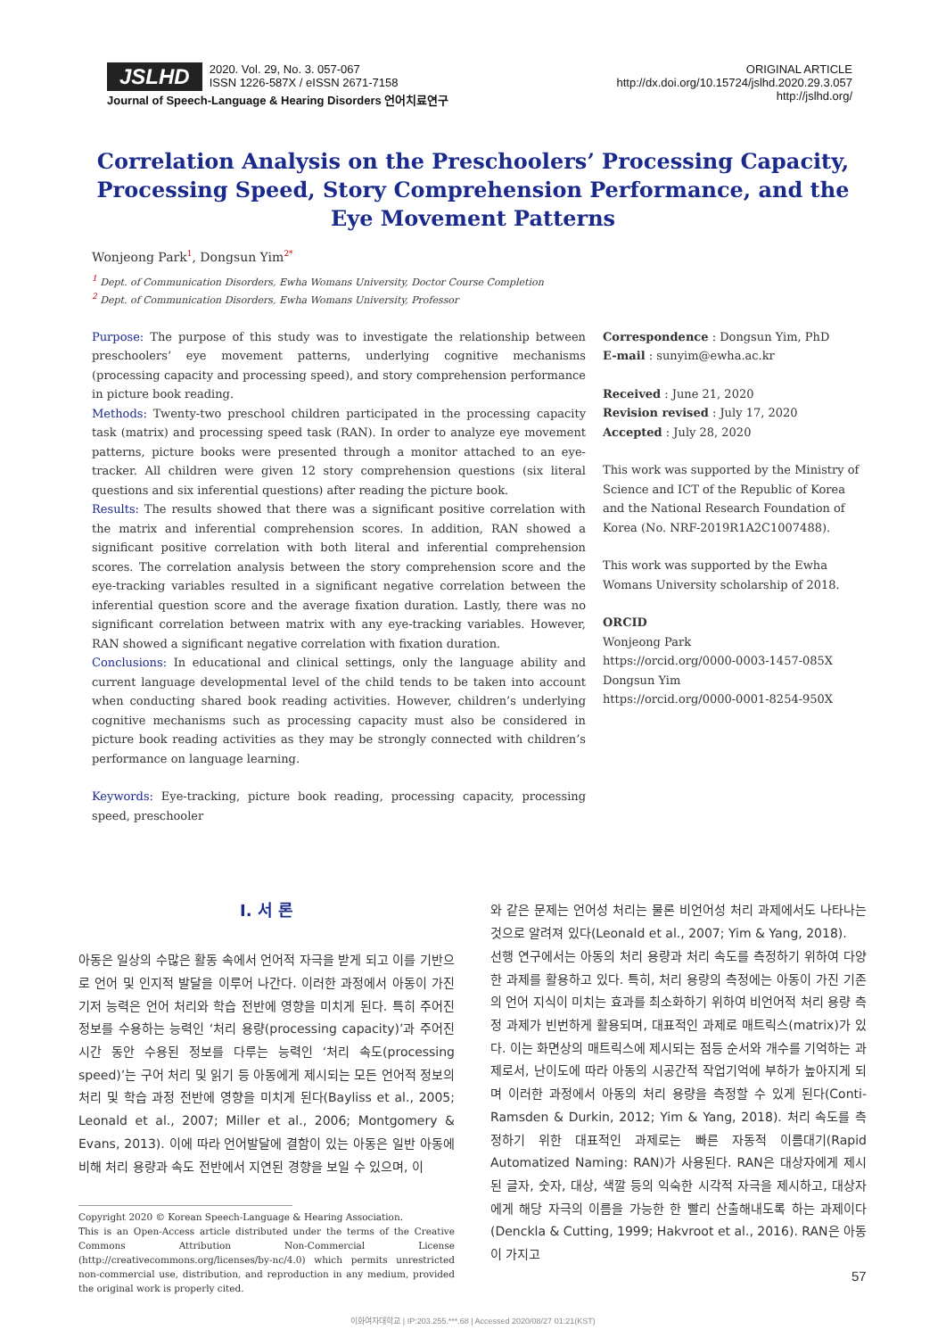JSLHD 2020. Vol. 29, No. 3. 057-067
ISSN 1226-587X / eISSN 2671-7158
Journal of Speech-Language & Hearing Disorders 언어치료연구
ORIGINAL ARTICLE
http://dx.doi.org/10.15724/jslhd.2020.29.3.057
http://jslhd.org/
Correlation Analysis on the Preschoolers’ Processing Capacity, Processing Speed, Story Comprehension Performance, and the Eye Movement Patterns
Wonjeong Park<sup>1</sup>, Dongsun Yim<sup>2*</sup>
<sup>1</sup> Dept. of Communication Disorders, Ewha Womans University, Doctor Course Completion
<sup>2</sup> Dept. of Communication Disorders, Ewha Womans University, Professor
Purpose: The purpose of this study was to investigate the relationship between preschoolers’ eye movement patterns, underlying cognitive mechanisms (processing capacity and processing speed), and story comprehension performance in picture book reading.
Methods: Twenty-two preschool children participated in the processing capacity task (matrix) and processing speed task (RAN). In order to analyze eye movement patterns, picture books were presented through a monitor attached to an eye-tracker. All children were given 12 story comprehension questions (six literal questions and six inferential questions) after reading the picture book.
Results: The results showed that there was a significant positive correlation with the matrix and inferential comprehension scores. In addition, RAN showed a significant positive correlation with both literal and inferential comprehension scores. The correlation analysis between the story comprehension score and the eye-tracking variables resulted in a significant negative correlation between the inferential question score and the average fixation duration. Lastly, there was no significant correlation between matrix with any eye-tracking variables. However, RAN showed a significant negative correlation with fixation duration.
Conclusions: In educational and clinical settings, only the language ability and current language developmental level of the child tends to be taken into account when conducting shared book reading activities. However, children’s underlying cognitive mechanisms such as processing capacity must also be considered in picture book reading activities as they may be strongly connected with children’s performance on language learning.
Keywords: Eye-tracking, picture book reading, processing capacity, processing speed, preschooler
Correspondence : Dongsun Yim, PhD
E-mail : sunyim@ewha.ac.kr
Received : June 21, 2020
Revision revised : July 17, 2020
Accepted : July 28, 2020
This work was supported by the Ministry of Science and ICT of the Republic of Korea and the National Research Foundation of Korea (No. NRF-2019R1A2C1007488).
This work was supported by the Ewha Womans University scholarship of 2018.
ORCID
Wonjeong Park
https://orcid.org/0000-0003-1457-085X
Dongsun Yim
https://orcid.org/0000-0001-8254-950X
Ⅰ. 서 론
아동은 일상의 수많은 활동 속에서 언어적 자극을 받게 되고 이를 기반으로 언어 및 인지적 발달을 이루어 나간다. 이러한 과정에서 아동이 가진 기저 능력은 언어 처리와 학습 전반에 영향을 미치게 된다. 특히 주어진 정보를 수용하는 능력인 ‘처리 용량(processing capacity)’과 주어진 시간 동안 수용된 정보를 다루는 능력인 ‘처리 속도(processing speed)’는 구어 처리 및 읽기 등 아동에게 제시되는 모든 언어적 정보의 처리 및 학습 과정 전반에 영향을 미치게 된다(Bayliss et al., 2005; Leonald et al., 2007; Miller et al., 2006; Montgomery & Evans, 2013). 이에 따라 언어발달에 결함이 있는 아동은 일반 아동에 비해 처리 용량과 속도 전반에서 지연된 경향을 보일 수 있으며, 이
Copyright 2020 © Korean Speech-Language & Hearing Association.
This is an Open-Access article distributed under the terms of the Creative Commons Attribution Non-Commercial License (http://creativecommons.org/licenses/by-nc/4.0) which permits unrestricted non-commercial use, distribution, and reproduction in any medium, provided the original work is properly cited.
와 같은 문제는 언어성 처리는 물론 비언어성 처리 과제에서도 나타나는 것으로 알려져 있다(Leonald et al., 2007; Yim & Yang, 2018).
선행 연구에서는 아동의 처리 용량과 처리 속도를 측정하기 위하여 다양한 과제를 활용하고 있다. 특히, 처리 용량의 측정에는 아동이 가진 기존의 언어 지식이 미치는 효과를 최소화하기 위하여 비언어적 처리 용량 측정 과제가 빈번하게 활용되며, 대표적인 과제로 매트릭스(matrix)가 있다. 이는 화면상의 매트릭스에 제시되는 점등 순서와 개수를 기억하는 과제로서, 난이도에 따라 아동의 시공간적 작업기억에 부하가 높아지게 되며 이러한 과정에서 아동의 처리 용량을 측정할 수 있게 된다(Conti-Ramsden & Durkin, 2012; Yim & Yang, 2018). 처리 속도를 측정하기 위한 대표적인 과제로는 빠른 자동적 이름대기(Rapid Automatized Naming: RAN)가 사용된다. RAN은 대상자에게 제시된 글자, 숫자, 대상, 색깔 등의 익숙한 시각적 자극을 제시하고, 대상자에게 해당 자극의 이름을 가능한 한 빨리 산출해내도록 하는 과제이다(Denckla & Cutting, 1999; Hakvroot et al., 2016). RAN은 아동이 가지고
57
이화여자대학교 | IP:203.255.***.68 | Accessed 2020/08/27 01:21(KST)